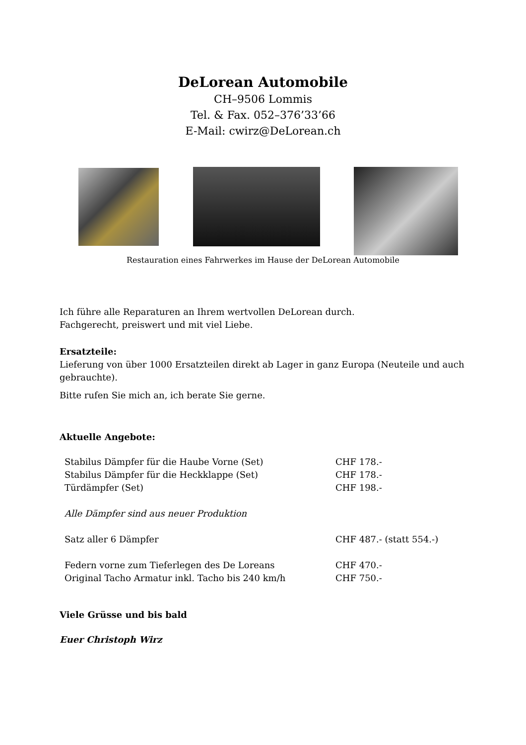DeLorean Automobile
CH–9506 Lommis
Tel. & Fax. 052–376’33’66
E-Mail: cwirz@DeLorean.ch
Restauration eines Fahrwerkes im Hause der DeLorean Automobile
Ich führe alle Reparaturen an Ihrem wertvollen DeLorean durch.
Fachgerecht, preiswert und mit viel Liebe.
Ersatzteile:
Lieferung von über 1000 Ersatzteilen direkt ab Lager in ganz Europa (Neuteile und auch gebrauchte).
Bitte rufen Sie mich an, ich berate Sie gerne.
Aktuelle Angebote:
| Stabilus Dämpfer für die Haube Vorne (Set) | CHF 178.- |
| Stabilus Dämpfer für die Heckklappe (Set) | CHF 178.- |
| Türdämpfer (Set) | CHF 198.- |
| Alle Dämpfer sind aus neuer Produktion | |
| Satz aller 6 Dämpfer | CHF 487.- (statt 554.-) |
| Federn vorne zum Tieferlegen des De Loreans | CHF 470.- |
| Original Tacho Armatur inkl. Tacho bis 240 km/h | CHF 750.- |
Viele Grüsse und bis bald
Euer Christoph Wirz